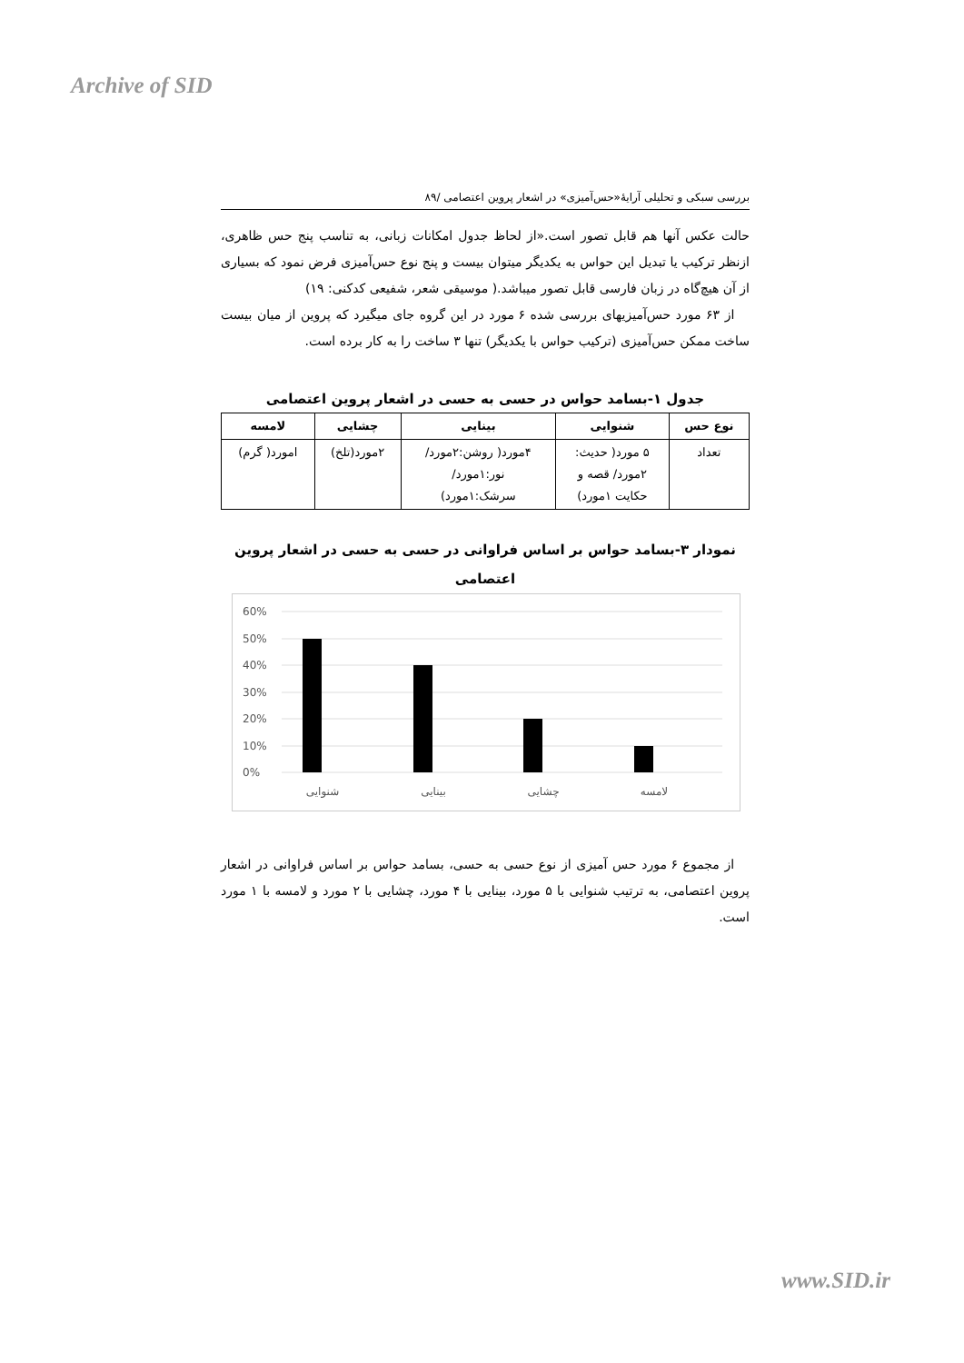Archive of SID
بررسی سبکی و تحلیلی آرایۀ«حس‌آمیزی» در اشعار پروین اعتصامی /۸۹
حالت عکس آنها هم قابل تصور است.«از لحاظ جدول امکانات زبانی، به تناسب پنج حس ظاهری، ازنظر ترکیب یا تبدیل این حواس به یکدیگر میتوان بیست و پنج نوع حس‌آمیزی فرض نمود که بسیاری از آن هیچ‌گاه در زبان فارسی قابل تصور میباشد.( موسیقی شعر، شفیعی کدکنی: ۱۹)
از ۶۳ مورد حس‌آمیزیهای بررسی شده ۶ مورد در این گروه جای میگیرد که پروین از میان بیست ساخت ممکن حس‌آمیزی (ترکیب حواس با یکدیگر) تنها ۳ ساخت را به کار برده است.
جدول ۱-بسامد حواس در حسی به حسی در اشعار پروین اعتصامی
| نوع حس | شنوایی | بینایی | چشایی | لامسه |
| --- | --- | --- | --- | --- |
| تعداد | ۵ مورد( حدیث: ۲مورد/ قصه و حکایت ۱مورد) | ۴مورد( روشن:۲مورد/ نور:۱مورد/ سرشک:۱مورد) | ۲مورد(تلخ) | امورد( گرم) |
نمودار ۳-بسامد حواس بر اساس فراوانی در حسی به حسی در اشعار پروین اعتصامی
60%
50%
40%
30%
20%
10%
0%
شنوایی
بینایی
چشایی
لامسه
از مجموع ۶ مورد حس آمیزی از نوع حسی به حسی، بسامد حواس بر اساس فراوانی در اشعار پروین اعتصامی، به ترتیب شنوایی با ۵ مورد، بینایی با ۴ مورد، چشایی با ۲ مورد و لامسه با ۱ مورد است.
www.SID.ir